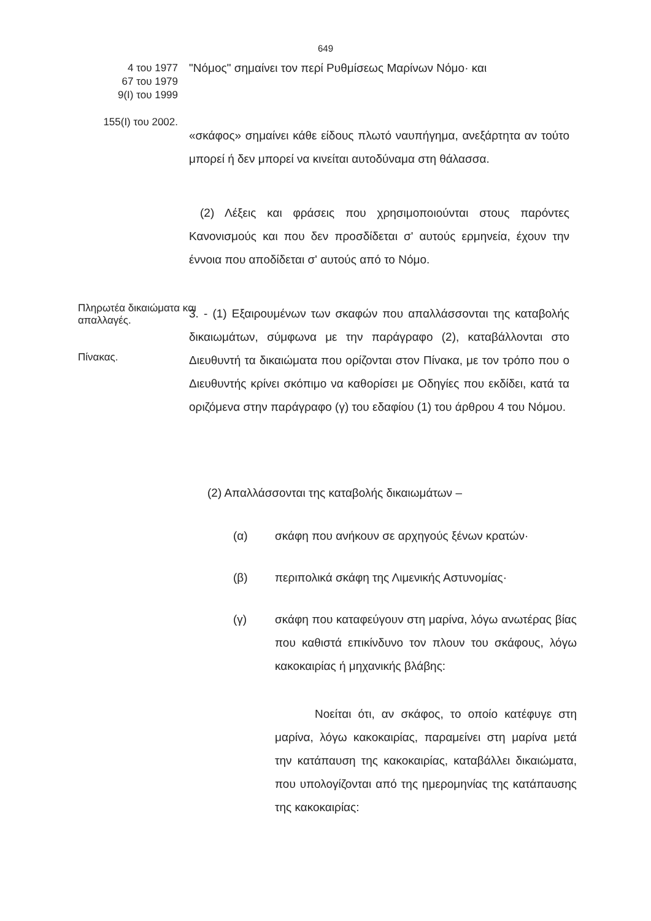649
4 του 1977
67 του 1979
9(Ι) του 1999
155(Ι) του 2002.
"Νόμος" σημαίνει τον περί Ρυθμίσεως Μαρίνων Νόμο· και
«σκάφος» σημαίνει κάθε είδους πλωτό ναυπήγημα, ανεξάρτητα αν τούτο μπορεί ή δεν μπορεί να κινείται αυτοδύναμα στη θάλασσα.
(2) Λέξεις και φράσεις που χρησιμοποιούνται στους παρόντες Κανονισμούς και που δεν προσδίδεται σ' αυτούς ερμηνεία, έχουν την έννοια που αποδίδεται σ' αυτούς από το Νόμο.
Πληρωτέα δικαιώματα και απαλλαγές.
Πίνακας.
3. - (1) Εξαιρουμένων των σκαφών που απαλλάσσονται της καταβολής δικαιωμάτων, σύμφωνα με την παράγραφο (2), καταβάλλονται στο Διευθυντή τα δικαιώματα που ορίζονται στον Πίνακα, με τον τρόπο που ο Διευθυντής κρίνει σκόπιμο να καθορίσει με Οδηγίες που εκδίδει, κατά τα οριζόμενα στην παράγραφο (γ) του εδαφίου (1) του άρθρου 4 του Νόμου.
(2) Απαλλάσσονται της καταβολής δικαιωμάτων –
(α) σκάφη που ανήκουν σε αρχηγούς ξένων κρατών·
(β) περιπολικά σκάφη της Λιμενικής Αστυνομίας·
(γ) σκάφη που καταφεύγουν στη μαρίνα, λόγω ανωτέρας βίας που καθιστά επικίνδυνο τον πλουν του σκάφους, λόγω κακοκαιρίας ή μηχανικής βλάβης:
Νοείται ότι, αν σκάφος, το οποίο κατέφυγε στη μαρίνα, λόγω κακοκαιρίας, παραμείνει στη μαρίνα μετά την κατάπαυση της κακοκαιρίας, καταβάλλει δικαιώματα, που υπολογίζονται από της ημερομηνίας της κατάπαυσης της κακοκαιρίας: